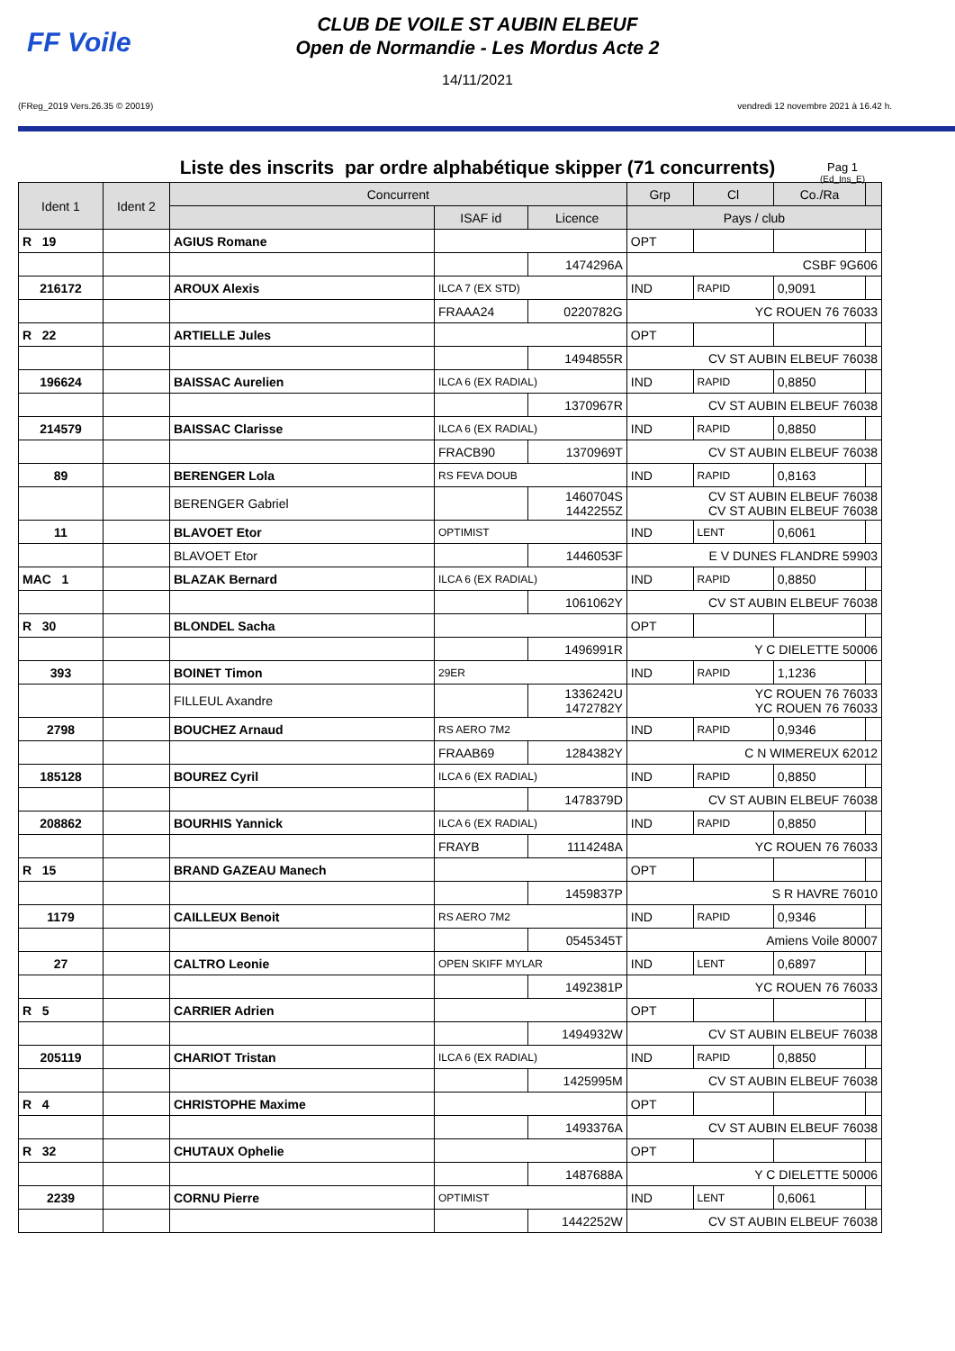FF Voile
CLUB DE VOILE ST AUBIN ELBEUF
Open de Normandie - Les Mordus Acte 2
14/11/2021
(FReg_2019 Vers.26.35 © 20019) vendredi 12 novembre 2021 à 16.42 h.
Liste des inscrits par ordre alphabétique skipper (71 concurrents)
Pag 1
(Ed_Ins_E)
| Ident 1 | Ident 2 | Concurrent | | | Grp | Cl | Co./Ra | |
| --- | --- | --- | --- | --- | --- | --- | --- | --- |
| | | | ISAF id | Licence | Pays / club | | | |
| R 19 | | AGIUS Romane | | | OPT | | | |
| | | | | 1474296A | CSBF 9G606 | | | |
| 216172 | | AROUX Alexis | ILCA 7 (EX STD) | | IND | RAPID | 0,9091 | |
| | | | FRAAA24 | 0220782G | YC ROUEN 76 76033 | | | |
| R 22 | | ARTIELLE Jules | | | OPT | | | |
| | | | | 1494855R | CV ST AUBIN ELBEUF 76038 | | | |
| 196624 | | BAISSAC Aurelien | ILCA 6 (EX RADIAL) | | IND | RAPID | 0,8850 | |
| | | | | 1370967R | CV ST AUBIN ELBEUF 76038 | | | |
| 214579 | | BAISSAC Clarisse | ILCA 6 (EX RADIAL) | | IND | RAPID | 0,8850 | |
| | | | FRACB90 | 1370969T | CV ST AUBIN ELBEUF 76038 | | | |
| 89 | | BERENGER Lola | RS FEVA DOUB | | IND | RAPID | 0,8163 | |
| | | BERENGER Gabriel | | 1460704S 1442255Z | CV ST AUBIN ELBEUF 76038 CV ST AUBIN ELBEUF 76038 | | | |
| 11 | | BLAVOET Etor | OPTIMIST | | IND | LENT | 0,6061 | |
| | | BLAVOET Etor | | 1446053F | E V DUNES FLANDRE 59903 | | | |
| MAC 1 | | BLAZAK Bernard | ILCA 6 (EX RADIAL) | | IND | RAPID | 0,8850 | |
| | | | | 1061062Y | CV ST AUBIN ELBEUF 76038 | | | |
| R 30 | | BLONDEL Sacha | | | OPT | | | |
| | | | | 1496991R | Y C DIELETTE 50006 | | | |
| 393 | | BOINET Timon | 29ER | | IND | RAPID | 1,1236 | |
| | | FILLEUL Axandre | | 1336242U 1472782Y | YC ROUEN 76 76033 YC ROUEN 76 76033 | | | |
| 2798 | | BOUCHEZ Arnaud | RS AERO 7M2 | | IND | RAPID | 0,9346 | |
| | | | FRAAB69 | 1284382Y | C N WIMEREUX 62012 | | | |
| 185128 | | BOUREZ Cyril | ILCA 6 (EX RADIAL) | | IND | RAPID | 0,8850 | |
| | | | | 1478379D | CV ST AUBIN ELBEUF 76038 | | | |
| 208862 | | BOURHIS Yannick | ILCA 6 (EX RADIAL) | | IND | RAPID | 0,8850 | |
| | | | FRAYB | 1114248A | YC ROUEN 76 76033 | | | |
| R 15 | | BRAND GAZEAU Manech | | | OPT | | | |
| | | | | 1459837P | S R HAVRE 76010 | | | |
| 1179 | | CAILLEUX Benoit | RS AERO 7M2 | | IND | RAPID | 0,9346 | |
| | | | | 0545345T | Amiens Voile 80007 | | | |
| 27 | | CALTRO Leonie | OPEN SKIFF MYLAR | | IND | LENT | 0,6897 | |
| | | | | 1492381P | YC ROUEN 76 76033 | | | |
| R 5 | | CARRIER Adrien | | | OPT | | | |
| | | | | 1494932W | CV ST AUBIN ELBEUF 76038 | | | |
| 205119 | | CHARIOT Tristan | ILCA 6 (EX RADIAL) | | IND | RAPID | 0,8850 | |
| | | | | 1425995M | CV ST AUBIN ELBEUF 76038 | | | |
| R 4 | | CHRISTOPHE Maxime | | | OPT | | | |
| | | | | 1493376A | CV ST AUBIN ELBEUF 76038 | | | |
| R 32 | | CHUTAUX Ophelie | | | OPT | | | |
| | | | | 1487688A | Y C DIELETTE 50006 | | | |
| 2239 | | CORNU Pierre | OPTIMIST | | IND | LENT | 0,6061 | |
| | | | | 1442252W | CV ST AUBIN ELBEUF 76038 | | | |